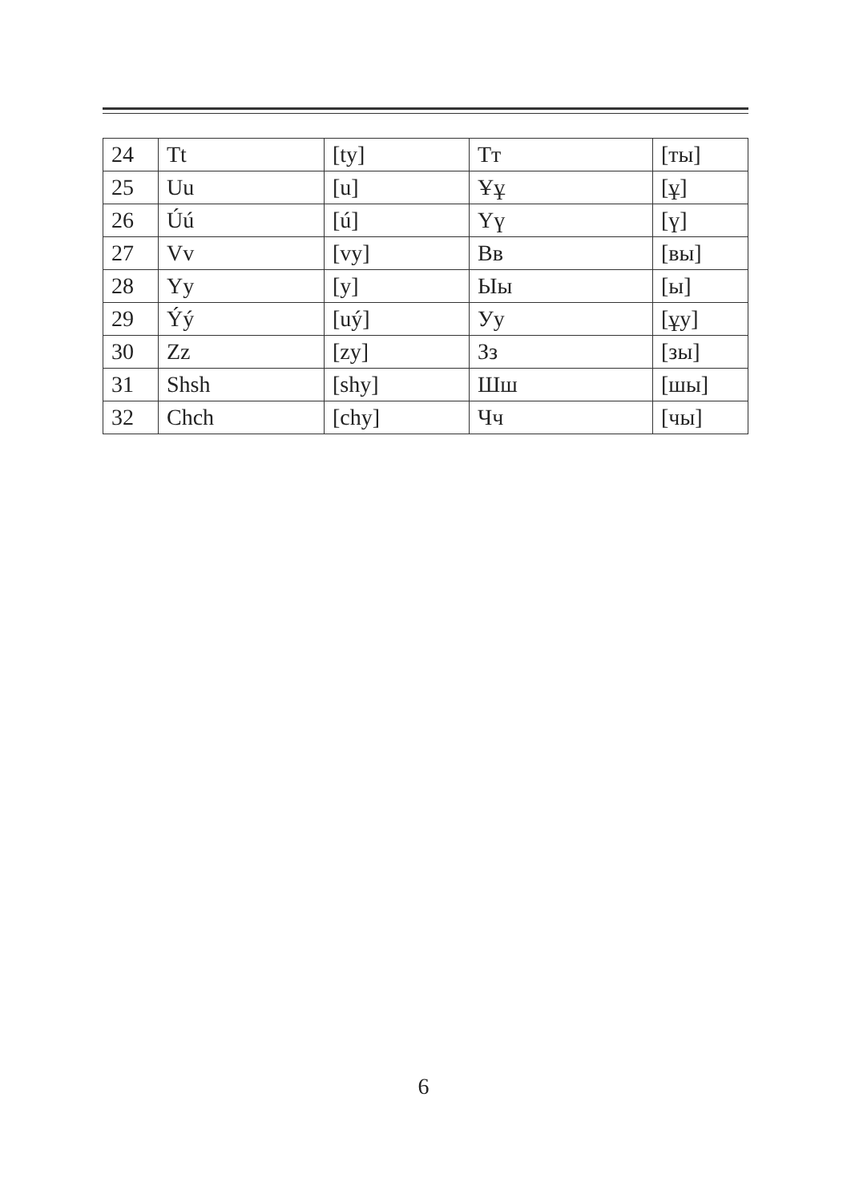| 24 | Tt | [ty] | Тт | [ты] |
| 25 | Uu | [u] | Ұұ | [ұ] |
| 26 | Úú | [ú] | Үү | [ү] |
| 27 | Vv | [vy] | Вв | [вы] |
| 28 | Yy | [y] | Ыы | [ы] |
| 29 | Ýý | [uý] | Уу | [ұу] |
| 30 | Zz | [zy] | Зз | [зы] |
| 31 | Shsh | [shy] | Шш | [шы] |
| 32 | Chch | [chy] | Чч | [чы] |
6